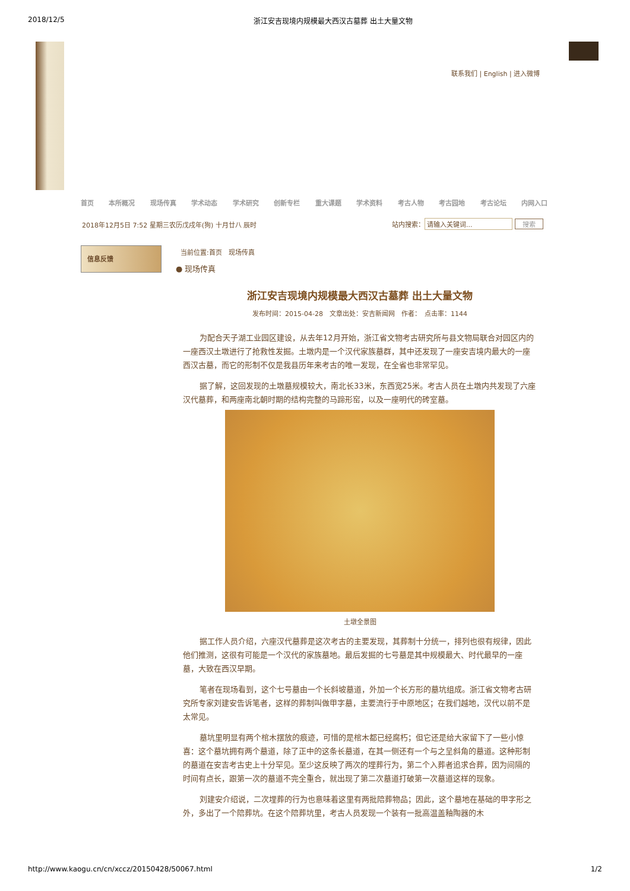2018/12/5 浙江安吉现境内规模最大西汉古墓葬 出土大量文物
联系我们 | English | 进入微博
首页 本所概况 现场传真 学术动态 学术研究 创新专栏 重大课题 学术资料 考古人物 考古园地 考古论坛 内网入口
2018年12月5日 7:52 星期三农历戊戌年(狗) 十月廿八 辰时
站内搜索： 请输入关键词... 搜索
信息反馈 当前位置:首页　现场传真
● 现场传真
浙江安吉现境内规模最大西汉古墓葬 出土大量文物
发布时间：2015-04-28　文章出处：安吉新闻网　作者：　点击率：1144
为配合天子湖工业园区建设，从去年12月开始，浙江省文物考古研究所与县文物局联合对园区内的一座西汉土墩进行了抢救性发掘。土墩内是一个汉代家族墓群，其中还发现了一座安吉境内最大的一座西汉古墓，而它的形制不仅是我县历年来考古的唯一发现，在全省也非常罕见。
据了解，这回发现的土墩墓规模较大，南北长33米，东西宽25米。考古人员在土墩内共发现了六座汉代墓葬，和两座南北朝时期的结构完整的马蹄形窑，以及一座明代的砖室墓。
土墩全景图
据工作人员介绍，六座汉代墓葬是这次考古的主要发现，其葬制十分统一，排列也很有规律，因此他们推测，这很有可能是一个汉代的家族墓地。最后发掘的七号墓是其中规模最大、时代最早的一座墓，大致在西汉早期。
笔者在现场看到，这个七号墓由一个长斜坡墓道，外加一个长方形的墓坑组成。浙江省文物考古研究所专家刘建安告诉笔者，这样的葬制叫做甲字墓，主要流行于中原地区；在我们越地，汉代以前不是太常见。
墓坑里明显有两个棺木摆放的痕迹，可惜的是棺木都已经腐朽；但它还是给大家留下了一些小惊喜：这个墓坑拥有两个墓道，除了正中的这条长墓道，在其一侧还有一个与之呈斜角的墓道。这种形制的墓道在安吉考古史上十分罕见。至少这反映了两次的埋葬行为，第二个入葬者追求合葬，因为间隔的时间有点长，跟第一次的墓道不完全重合，就出现了第二次墓道打破第一次墓道这样的现象。
刘建安介绍说，二次埋葬的行为也意味着这里有两批陪葬物品；因此，这个墓地在基础的甲字形之外，多出了一个陪葬坑。在这个陪葬坑里，考古人员发现一个装有一批高温盖釉陶器的木
http://www.kaogu.cn/cn/xccz/20150428/50067.html 1/2